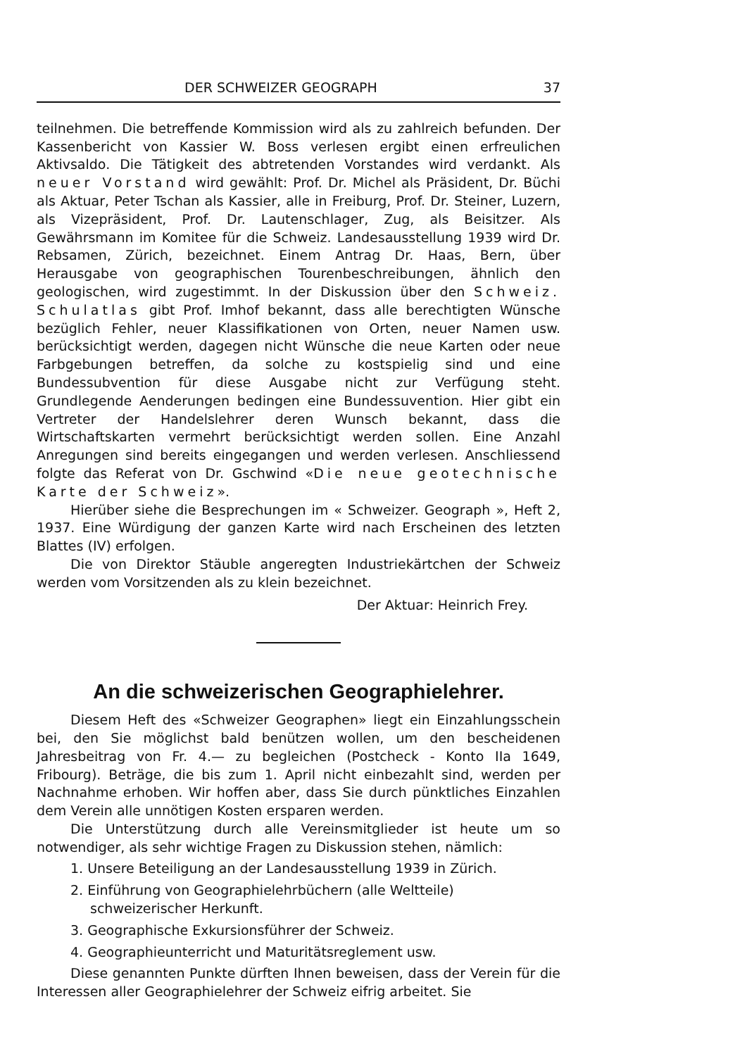DER SCHWEIZER GEOGRAPH 37
teilnehmen. Die betreffende Kommission wird als zu zahlreich befunden. Der Kassenbericht von Kassier W. Boss verlesen ergibt einen erfreulichen Aktivsaldo. Die Tätigkeit des abtretenden Vorstandes wird verdankt. Als neuer Vorstand wird gewählt: Prof. Dr. Michel als Präsident, Dr. Büchi als Aktuar, Peter Tschan als Kassier, alle in Freiburg, Prof. Dr. Steiner, Luzern, als Vizepräsident, Prof. Dr. Lautenschlager, Zug, als Beisitzer. Als Gewährsmann im Komitee für die Schweiz. Landesausstellung 1939 wird Dr. Rebsamen, Zürich, bezeichnet. Einem Antrag Dr. Haas, Bern, über Herausgabe von geographischen Tourenbeschreibungen, ähnlich den geologischen, wird zugestimmt. In der Diskussion über den Schweiz. Schulatlas gibt Prof. Imhof bekannt, dass alle berechtigten Wünsche bezüglich Fehler, neuer Klassifikationen von Orten, neuer Namen usw. berücksichtigt werden, dagegen nicht Wünsche die neue Karten oder neue Farbgebungen betreffen, da solche zu kostspielig sind und eine Bundessubvention für diese Ausgabe nicht zur Verfügung steht. Grundlegende Aenderungen bedingen eine Bundessuvention. Hier gibt ein Vertreter der Handelslehrer deren Wunsch bekannt, dass die Wirtschaftskarten vermehrt berücksichtigt werden sollen. Eine Anzahl Anregungen sind bereits eingegangen und werden verlesen. Anschliessend folgte das Referat von Dr. Gschwind «Die neue geotechnische Karte der Schweiz».
Hierüber siehe die Besprechungen im « Schweizer. Geograph », Heft 2, 1937. Eine Würdigung der ganzen Karte wird nach Erscheinen des letzten Blattes (IV) erfolgen.
Die von Direktor Stäuble angeregten Industriekärtchen der Schweiz werden vom Vorsitzenden als zu klein bezeichnet.
Der Aktuar: Heinrich Frey.
An die schweizerischen Geographielehrer.
Diesem Heft des «Schweizer Geographen» liegt ein Einzahlungsschein bei, den Sie möglichst bald benützen wollen, um den bescheidenen Jahresbeitrag von Fr. 4.— zu begleichen (Postcheck - Konto IIa 1649, Fribourg). Beträge, die bis zum 1. April nicht einbezahlt sind, werden per Nachnahme erhoben. Wir hoffen aber, dass Sie durch pünktliches Einzahlen dem Verein alle unnötigen Kosten ersparen werden.
Die Unterstützung durch alle Vereinsmitglieder ist heute um so notwendiger, als sehr wichtige Fragen zu Diskussion stehen, nämlich:
1. Unsere Beteiligung an der Landesausstellung 1939 in Zürich.
2. Einführung von Geographielehrbüchern (alle Weltteile) schweizerischer Herkunft.
3. Geographische Exkursionsführer der Schweiz.
4. Geographieunterricht und Maturitätsreglement usw.
Diese genannten Punkte dürften Ihnen beweisen, dass der Verein für die Interessen aller Geographielehrer der Schweiz eifrig arbeitet. Sie